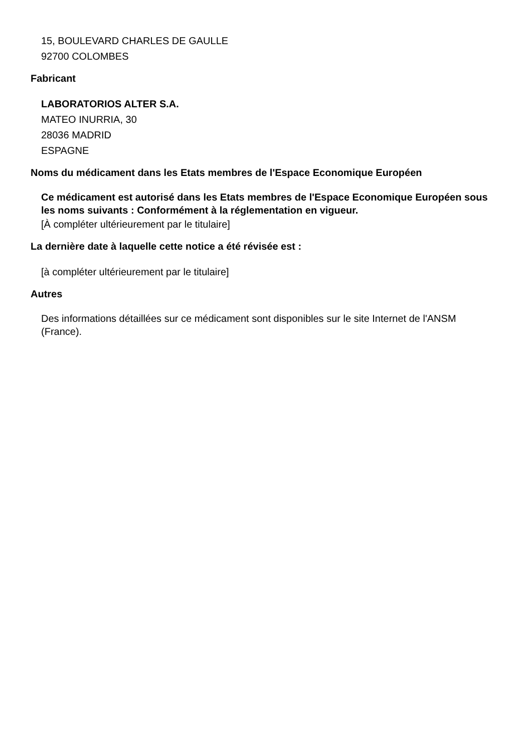15, BOULEVARD CHARLES DE GAULLE
92700 COLOMBES
Fabricant
LABORATORIOS ALTER S.A.
MATEO INURRIA, 30
28036 MADRID
ESPAGNE
Noms du médicament dans les Etats membres de l'Espace Economique Européen
Ce médicament est autorisé dans les Etats membres de l'Espace Economique Européen sous les noms suivants : Conformément à la réglementation en vigueur.
[À compléter ultérieurement par le titulaire]
La dernière date à laquelle cette notice a été révisée est :
[à compléter ultérieurement par le titulaire]
Autres
Des informations détaillées sur ce médicament sont disponibles sur le site Internet de l'ANSM (France).